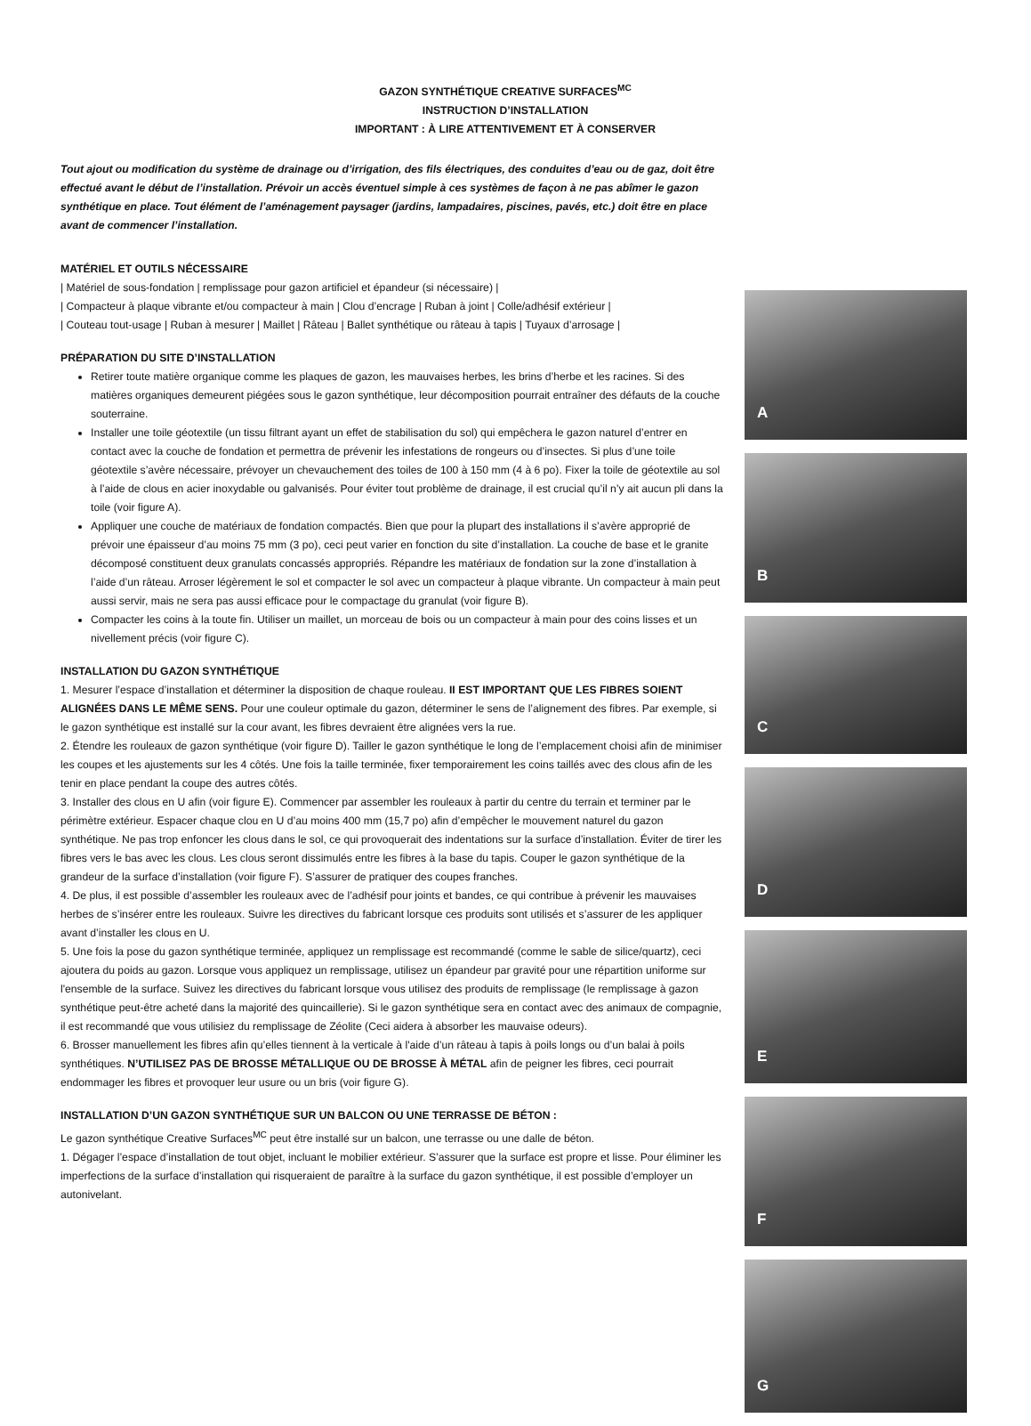GAZON SYNTHÉTIQUE CREATIVE SURFACES<sup>MC</sup>
INSTRUCTION D’INSTALLATION
IMPORTANT : À LIRE ATTENTIVEMENT ET À CONSERVER
Tout ajout ou modification du système de drainage ou d’irrigation, des fils électriques, des conduites d’eau ou de gaz, doit être effectué avant le début de l’installation. Prévoir un accès éventuel simple à ces systèmes de façon à ne pas abîmer le gazon synthétique en place. Tout élément de l’aménagement paysager (jardins, lampadaires, piscines, pavés, etc.) doit être en place avant de commencer l’installation.
MATÉRIEL ET OUTILS NÉCESSAIRE
| Matériel de sous-fondation | remplissage pour gazon artificiel et épandeur (si nécessaire) |
| Compacteur à plaque vibrante et/ou compacteur à main | Clou d’encrage | Ruban à joint | Colle/adhésif extérieur |
| Couteau tout-usage | Ruban à mesurer | Maillet | Râteau | Ballet synthétique ou râteau à tapis | Tuyaux d’arrosage |
PRÉPARATION DU SITE D’INSTALLATION
Retirer toute matière organique comme les plaques de gazon, les mauvaises herbes, les brins d’herbe et les racines. Si des matières organiques demeurent piégées sous le gazon synthétique, leur décomposition pourrait entraîner des défauts de la couche souterraine.
Installer une toile géotextile (un tissu filtrant ayant un effet de stabilisation du sol) qui empêchera le gazon naturel d’entrer en contact avec la couche de fondation et permettra de prévenir les infestations de rongeurs ou d’insectes. Si plus d’une toile géotextile s’avère nécessaire, prévoyer un chevauchement des toiles de 100 à 150 mm (4 à 6 po). Fixer la toile de géotextile au sol à l’aide de clous en acier inoxydable ou galvanisés. Pour éviter tout problème de drainage, il est crucial qu’il n’y ait aucun pli dans la toile (voir figure A).
Appliquer une couche de matériaux de fondation compactés. Bien que pour la plupart des installations il s’avère approprié de prévoir une épaisseur d’au moins 75 mm (3 po), ceci peut varier en fonction du site d’installation. La couche de base et le granite décomposé constituent deux granulats concassés appropriés. Répandre les matériaux de fondation sur la zone d’installation à l’aide d’un râteau. Arroser légèrement le sol et compacter le sol avec un compacteur à plaque vibrante. Un compacteur à main peut aussi servir, mais ne sera pas aussi efficace pour le compactage du granulat (voir figure B).
Compacter les coins à la toute fin. Utiliser un maillet, un morceau de bois ou un compacteur à main pour des coins lisses et un nivellement précis (voir figure C).
INSTALLATION DU GAZON SYNTHÉTIQUE
1. Mesurer l’espace d’installation et déterminer la disposition de chaque rouleau. II EST IMPORTANT QUE LES FIBRES SOIENT ALIGNÉES DANS LE MÊME SENS. Pour une couleur optimale du gazon, déterminer le sens de l’alignement des fibres. Par exemple, si le gazon synthétique est installé sur la cour avant, les fibres devraient être alignées vers la rue.
2. Étendre les rouleaux de gazon synthétique (voir figure D). Tailler le gazon synthétique le long de l’emplacement choisi afin de minimiser les coupes et les ajustements sur les 4 côtés. Une fois la taille terminée, fixer temporairement les coins taillés avec des clous afin de les tenir en place pendant la coupe des autres côtés.
3. Installer des clous en U afin (voir figure E). Commencer par assembler les rouleaux à partir du centre du terrain et terminer par le périmètre extérieur. Espacer chaque clou en U d’au moins 400 mm (15,7 po) afin d’empêcher le mouvement naturel du gazon synthétique. Ne pas trop enfoncer les clous dans le sol, ce qui provoquerait des indentations sur la surface d’installation. Éviter de tirer les fibres vers le bas avec les clous. Les clous seront dissimulés entre les fibres à la base du tapis. Couper le gazon synthétique de la grandeur de la surface d’installation (voir figure F). S’assurer de pratiquer des coupes franches.
4. De plus, il est possible d’assembler les rouleaux avec de l’adhésif pour joints et bandes, ce qui contribue à prévenir les mauvaises herbes de s’insérer entre les rouleaux. Suivre les directives du fabricant lorsque ces produits sont utilisés et s’assurer de les appliquer avant d’installer les clous en U.
5. Une fois la pose du gazon synthétique terminée, appliquez un remplissage est recommandé (comme le sable de silice/quartz), ceci ajoutera du poids au gazon. Lorsque vous appliquez un remplissage, utilisez un épandeur par gravité pour une répartition uniforme sur l'ensemble de la surface. Suivez les directives du fabricant lorsque vous utilisez des produits de remplissage (le remplissage à gazon synthétique peut-être acheté dans la majorité des quincaillerie). Si le gazon synthétique sera en contact avec des animaux de compagnie, il est recommandé que vous utilisiez du remplissage de Zéolite (Ceci aidera à absorber les mauvaise odeurs).
6. Brosser manuellement les fibres afin qu’elles tiennent à la verticale à l'aide d’un râteau à tapis à poils longs ou d’un balai à poils synthétiques. N’UTILISEZ PAS DE BROSSE MÉTALLIQUE OU DE BROSSE À MÉTAL afin de peigner les fibres, ceci pourrait endommager les fibres et provoquer leur usure ou un bris (voir figure G).
INSTALLATION D’UN GAZON SYNTHÉTIQUE SUR UN BALCON OU UNE TERRASSE DE BÉTON :
Le gazon synthétique Creative Surfaces<sup>MC</sup> peut être installé sur un balcon, une terrasse ou une dalle de béton.
1. Dégager l’espace d’installation de tout objet, incluant le mobilier extérieur. S’assurer que la surface est propre et lisse. Pour éliminer les imperfections de la surface d’installation qui risqueraient de paraître à la surface du gazon synthétique, il est possible d’employer un autonivelant.
A
B
C
D
E
F
G